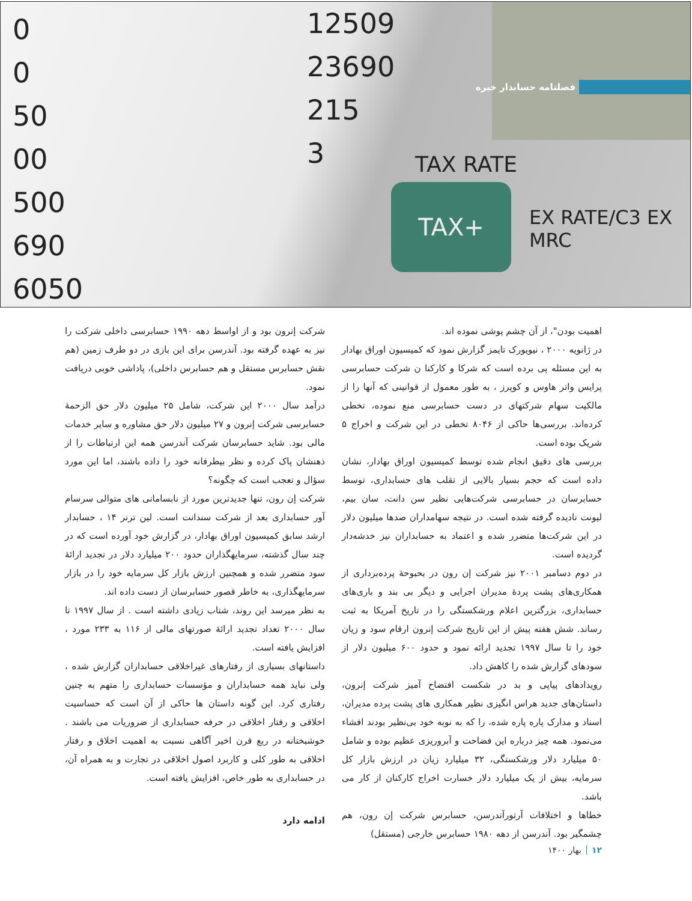0
0
50
00
500
690
6050
12509
23690
215
3
TAX RATE
TAX+
EX RATE/C3 EX
MRC
فصلنامه حسابدار خبره
اهمیت بودن"، از آن چشم پوشی نموده اند.
در ژانویه ۲۰۰۰ ، نیویورک تایمز گزارش نمود که کمیسیون اوراق بهادار به این مسئله پی برده است که شرکا و کارکنا ن شرکت حسابرسی پرایس واتر هاوس و کوپرز ، به طور معمول از قوانینی که آنها را از مالکیت سهام شرکتهای در دست حسابرسی منع نموده، تخطی کرده‌اند. بررسی‌ها حاکی از ۸۰۴۶ تخطی در این شرکت و اخراج ۵ شریک بوده است.
بررسی های دقیق انجام شده توسط کمیسیون اوراق بهادار، نشان داده است که حجم بسیار بالایی از تقلب های حسابداری، توسط حسابرسان در حسابرسی شرکت‌هایی نظیر سن دانت، سان بیم، لیونت نادیده گرفته شده است. در نتیجه سهامداران صدها میلیون دلار در این شرکت‌ها متضرر شده و اعتماد به حسابداران نیز خدشه‌دار گردیده است.
در دوم دسامبر ۲۰۰۱ نیز شرکت إن رون در بحبوحهٔ پرده‌برداری از همکاری‌های پشت پردهٔ مدیران اجرایی و دیگر بی بند و باری‌های حسابداری، بزرگترین اعلام ورشکستگی را در تاریخ آمریکا به ثبت رساند. شش هفته پیش از این تاریخ شرکت إنرون ارقام سود و زیان خود را تا سال ۱۹۹۷ تجدید ارائه نمود و حدود ۶۰۰ میلیون دلار از سودهای گزارش شده را کاهش داد.
رویدادهای پیاپی و بد در شکست افتضاح آمیز شرکت إنرون، داستان‌های جدید هراس انگیزی نظیر همکاری های پشت پرده مدیران، اسناد و مدارک پاره پاره شده، را که به نوبه خود بی‌نظیر بودند افشاء می‌نمود. همه چیز درباره این فضاحت و آبروریزی عظیم بوده و شامل ۵۰ میلیارد دلار ورشکستگی، ۳۲ میلیارد زیان در ارزش بازار کل سرمایه، بیش از یک میلیارد دلار خسارت اخراج کارکنان از کار می باشد.
خطاها و اختلافات آرتورآندرسن، حسابرس شرکت إن رون، هم چشمگیر بود. آندرسن از دهه ۱۹۸۰ حسابرس خارجی (مستقل)
شرکت إنرون بود و از اواسط دهه ۱۹۹۰ حسابرسی داخلی شرکت را نیز به عهده گرفته بود. آندرسن برای این بازی در دو طرف زمین (هم نقش حسابرس مستقل و هم حسابرس داخلی)، پاداشی خوبی دریافت نمود.
درآمد سال ۲۰۰۰ این شرکت، شامل ۲۵ میلیون دلار حق الزحمهٔ حسابرسی شرکت إنرون و ۲۷ میلیون دلار حق مشاوره و سایر خدمات مالی بود. شاید حسابرسان شرکت آندرسن همه این ارتباطات را از ذهنشان پاک کرده و نظر بیطرفانه خود را داده باشند، اما این مورد سؤال و تعجب است که چگونه؟
شرکت إن رون، تنها جدیدترین مورد از نابسامانی های متوالی سرسام آور حسابداری بعد از شرکت سندانت است. لین ترنر ۱۴ ، حسابدار ارشد سابق کمیسیون اوراق بهادار، در گزارش خود آورده است که در چند سال گذشته، سرمایهگذاران حدود ۲۰۰ میلیارد دلار در تجدید ارائهٔ سود متضرر شده و همچنین ارزش بازار کل سرمایه خود را در بازار سرمایهگذاری، به خاطر قصور حسابرسان از دست داده اند.
به نظر میرسد این روند، شتاب زیادی داشته است . از سال ۱۹۹۷ تا سال ۲۰۰۰ تعداد تجدید ارائهٔ صورتهای مالی از ۱۱۶ به ۲۳۳ مورد ، افزایش یافته است.
داستانهای بسیاری از رفتارهای غیراخلاقی حسابداران گزارش شده ، ولی نباید همه حسابداران و مؤسسات حسابداری را متهم به چنین رفتاری کرد. این گونه داستان ها حاکی از آن است که حساسیت اخلاقی و رفتار اخلاقی در حرفه حسابداری از ضروریات می باشند . خوشبختانه در ربع قرن اخیر آگاهی نسبت به اهمیت اخلاق و رفتار اخلاقی به طور کلی و کاربرد اصول اخلاقی در تجارت و به همراه آن، در حسابداری به طور خاص، افزایش یافته است.
ادامه دارد
۱۲بهار ۱۴۰۰